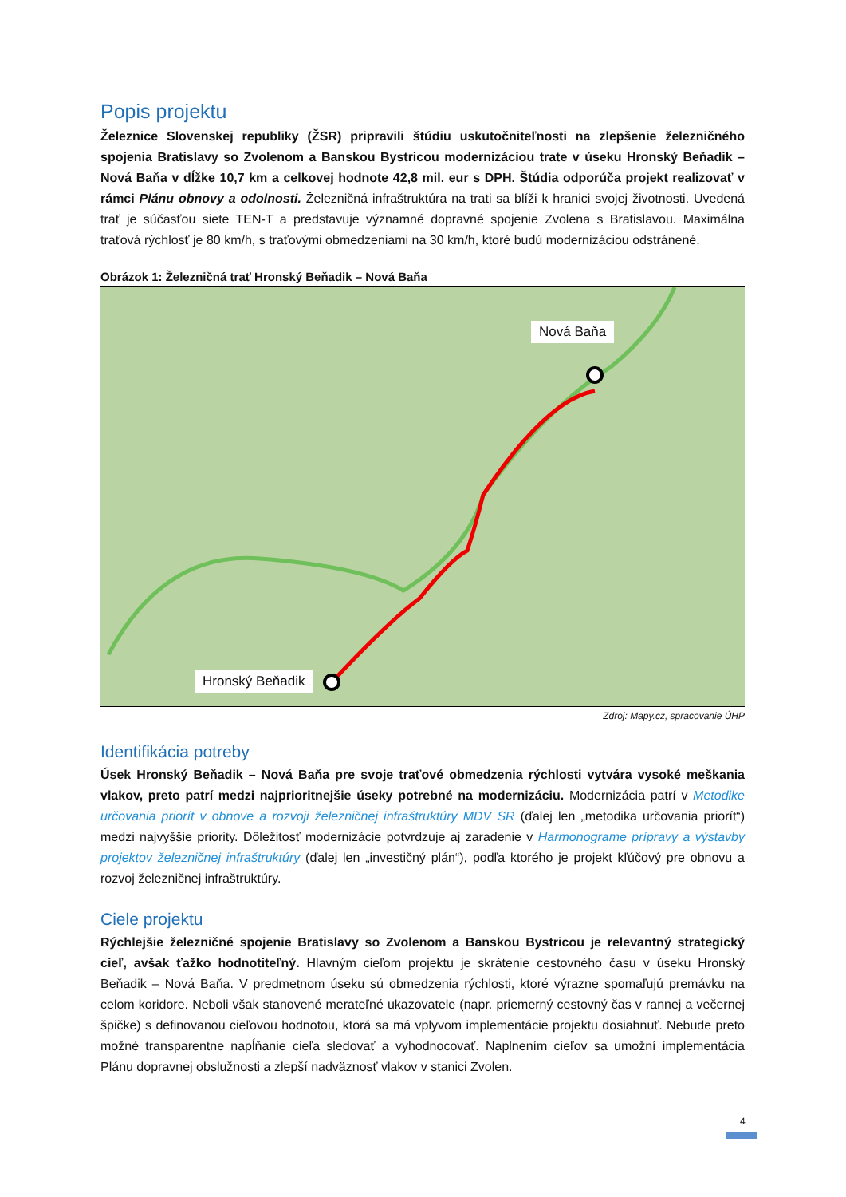Popis projektu
Železnice Slovenskej republiky (ŽSR) pripravili štúdiu uskutočniteľnosti na zlepšenie železničného spojenia Bratislavy so Zvolenom a Banskou Bystricou modernizáciou trate v úseku Hronský Beňadik – Nová Baňa v dĺžke 10,7 km a celkovej hodnote 42,8 mil. eur s DPH. Štúdia odporúča projekt realizovať v rámci Plánu obnovy a odolnosti. Železničná infraštruktúra na trati sa blíži k hranici svojej životnosti. Uvedená trať je súčasťou siete TEN-T a predstavuje významné dopravné spojenie Zvolena s Bratislavou. Maximálna traťová rýchlosť je 80 km/h, s traťovými obmedzeniami na 30 km/h, ktoré budú modernizáciou odstránené.
Obrázok 1: Železničná trať Hronský Beňadik – Nová Baňa
Nová Baňa
Hronský Beňadik
Zdroj: Mapy.cz, spracovanie ÚHP
Identifikácia potreby
Úsek Hronský Beňadik – Nová Baňa pre svoje traťové obmedzenia rýchlosti vytvára vysoké meškania vlakov, preto patrí medzi najprioritnejšie úseky potrebné na modernizáciu. Modernizácia patrí v Metodike určovania priorít v obnove a rozvoji železničnej infraštruktúry MDV SR (ďalej len „metodika určovania priorít“) medzi najvyššie priority. Dôležitosť modernizácie potvrdzuje aj zaradenie v Harmonograme prípravy a výstavby projektov železničnej infraštruktúry (ďalej len „investičný plán“), podľa ktorého je projekt kľúčový pre obnovu a rozvoj železničnej infraštruktúry.
Ciele projektu
Rýchlejšie železničné spojenie Bratislavy so Zvolenom a Banskou Bystricou je relevantný strategický cieľ, avšak ťažko hodnotiteľný. Hlavným cieľom projektu je skrátenie cestovného času v úseku Hronský Beňadik – Nová Baňa. V predmetnom úseku sú obmedzenia rýchlosti, ktoré výrazne spomaľujú premávku na celom koridore. Neboli však stanovené merateľné ukazovatele (napr. priemerný cestovný čas v rannej a večernej špičke) s definovanou cieľovou hodnotou, ktorá sa má vplyvom implementácie projektu dosiahnuť. Nebude preto možné transparentne napĺňanie cieľa sledovať a vyhodnocovať. Naplnením cieľov sa umožní implementácia Plánu dopravnej obslužnosti a zlepší nadväznosť vlakov v stanici Zvolen.
4